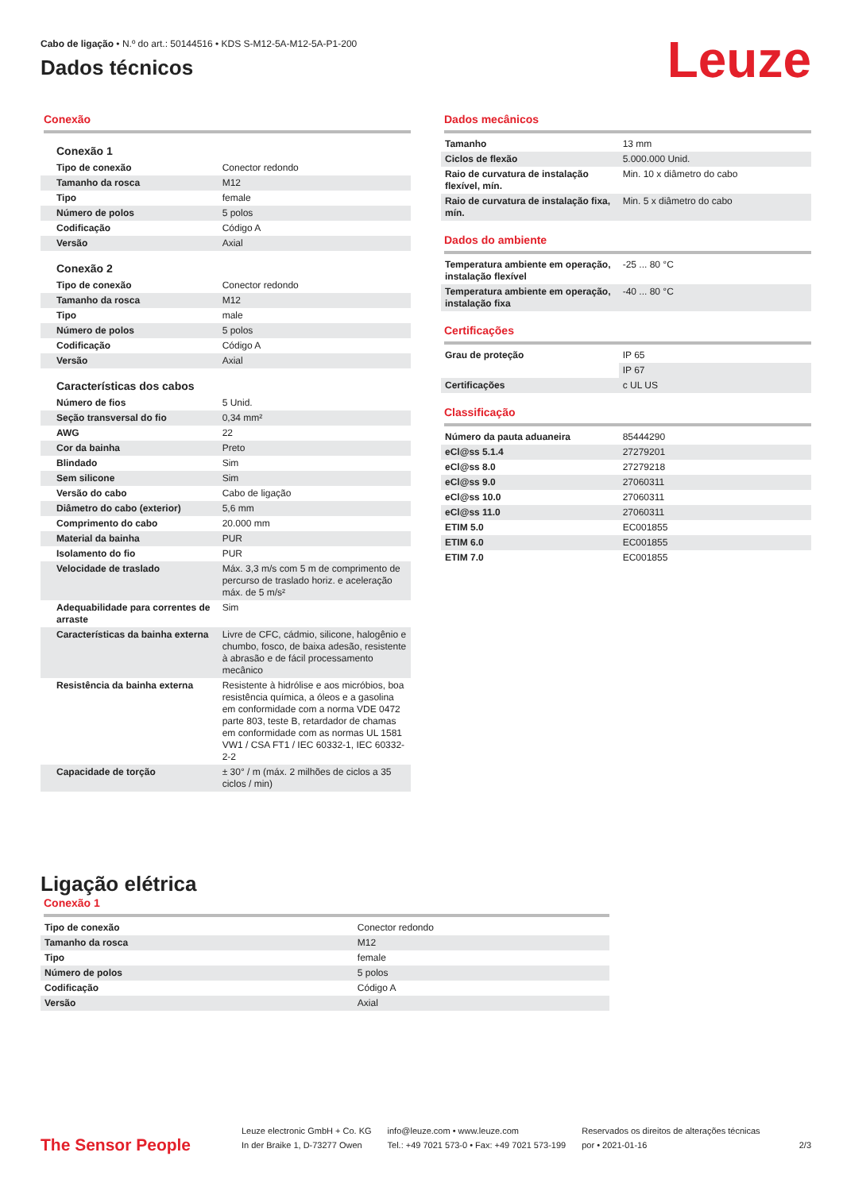Cabo de ligação • N.º do art.: 50144516 • KDS S-M12-5A-M12-5A-P1-200
Dados técnicos
Leuze
Conexão
Conexão 1
| Tipo de conexão | Conector redondo |
| Tamanho da rosca | M12 |
| Tipo | female |
| Número de polos | 5 polos |
| Codificação | Código A |
| Versão | Axial |
Conexão 2
| Tipo de conexão | Conector redondo |
| Tamanho da rosca | M12 |
| Tipo | male |
| Número de polos | 5 polos |
| Codificação | Código A |
| Versão | Axial |
Características dos cabos
| Número de fios | 5 Unid. |
| Seção transversal do fio | 0,34 mm² |
| AWG | 22 |
| Cor da bainha | Preto |
| Blindado | Sim |
| Sem silicone | Sim |
| Versão do cabo | Cabo de ligação |
| Diâmetro do cabo (exterior) | 5,6 mm |
| Comprimento do cabo | 20.000 mm |
| Material da bainha | PUR |
| Isolamento do fio | PUR |
| Velocidade de traslado | Máx. 3,3 m/s com 5 m de comprimento de percurso de traslado horiz. e aceleração máx. de 5 m/s² |
| Adequabilidade para correntes de arraste | Sim |
| Características da bainha externa | Livre de CFC, cádmio, silicone, halogênio e chumbo, fosco, de baixa adesão, resistente à abrasão e de fácil processamento mecânico |
| Resistência da bainha externa | Resistente à hidrólise e aos micróbios, boa resistência química, a óleos e a gasolina em conformidade com a norma VDE 0472 parte 803, teste B, retardador de chamas em conformidade com as normas UL 1581 VW1 / CSA FT1 / IEC 60332-1, IEC 60332-2-2 |
| Capacidade de torção | ± 30° / m (máx. 2 milhões de ciclos a 35 ciclos / min) |
Dados mecânicos
| Tamanho | 13 mm |
| Ciclos de flexão | 5.000.000 Unid. |
| Raio de curvatura de instalação flexível, mín. | Min. 10 x diâmetro do cabo |
| Raio de curvatura de instalação fixa, mín. | Min. 5 x diâmetro do cabo |
Dados do ambiente
| Temperatura ambiente em operação, instalação flexível | -25 ... 80 °C |
| Temperatura ambiente em operação, instalação fixa | -40 ... 80 °C |
Certificações
| Grau de proteção | IP 65 |
| | IP 67 |
| Certificações | c UL US |
Classificação
| Número da pauta aduaneira | 85444290 |
| eCl@ss 5.1.4 | 27279201 |
| eCl@ss 8.0 | 27279218 |
| eCl@ss 9.0 | 27060311 |
| eCl@ss 10.0 | 27060311 |
| eCl@ss 11.0 | 27060311 |
| ETIM 5.0 | EC001855 |
| ETIM 6.0 | EC001855 |
| ETIM 7.0 | EC001855 |
Ligação elétrica
Conexão 1
| Tipo de conexão | Conector redondo |
| Tamanho da rosca | M12 |
| Tipo | female |
| Número de polos | 5 polos |
| Codificação | Código A |
| Versão | Axial |
The Sensor People
Leuze electronic GmbH + Co. KG
In der Braike 1, D-73277 Owen
info@leuze.com • www.leuze.com
Tel.: +49 7021 573-0 • Fax: +49 7021 573-199
Reservados os direitos de alterações técnicas
por • 2021-01-16
2/3